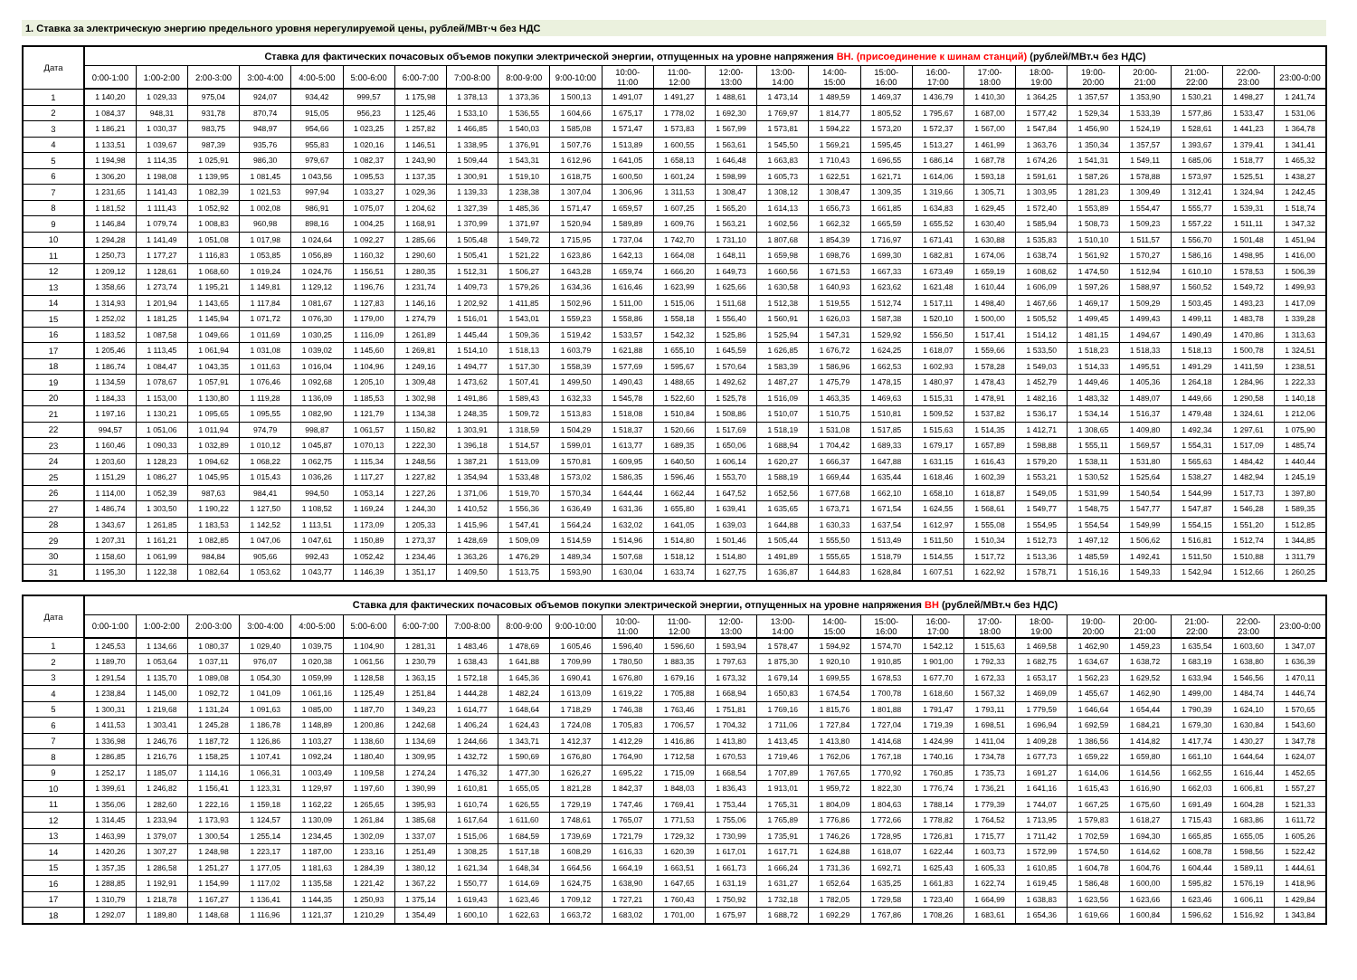1. Ставка за электрическую энергию предельного уровня нерегулируемой цены, рублей/МВт·ч без НДС
| Дата | Ставка для фактических почасовых объемов покупки электрической энергии, отпущенных на уровне напряжения ВН. (присоединение к шинам станций) (рублей/МВт.ч без НДС) | | | | | | | | | | | | | | | | | | | | | | | |
| --- | --- | --- | --- | --- | --- | --- | --- | --- | --- | --- | --- | --- | --- | --- | --- | --- | --- | --- | --- | --- | --- | --- | --- | --- |
| | 0:00-1:00 | 1:00-2:00 | 2:00-3:00 | 3:00-4:00 | 4:00-5:00 | 5:00-6:00 | 6:00-7:00 | 7:00-8:00 | 8:00-9:00 | 9:00-10:00 | 10:00- 11:00 | 11:00- 12:00 | 12:00- 13:00 | 13:00- 14:00 | 14:00- 15:00 | 15:00- 16:00 | 16:00- 17:00 | 17:00- 18:00 | 18:00- 19:00 | 19:00- 20:00 | 20:00- 21:00 | 21:00- 22:00 | 22:00- 23:00 | 23:00-0:00 |
| 1 | 1 140,20 | 1 029,33 | 975,04 | 924,07 | 934,42 | 999,57 | 1 175,98 | 1 378,13 | 1 373,36 | 1 500,13 | 1 491,07 | 1 491,27 | 1 488,61 | 1 473,14 | 1 489,59 | 1 469,37 | 1 436,79 | 1 410,30 | 1 364,25 | 1 357,57 | 1 353,90 | 1 530,21 | 1 498,27 | 1 241,74 |
| 2 | 1 084,37 | 948,31 | 931,78 | 870,74 | 915,05 | 956,23 | 1 125,46 | 1 533,10 | 1 536,55 | 1 604,66 | 1 675,17 | 1 778,02 | 1 692,30 | 1 769,97 | 1 814,77 | 1 805,52 | 1 795,67 | 1 687,00 | 1 577,42 | 1 529,34 | 1 533,39 | 1 577,86 | 1 533,47 | 1 531,06 |
| 3 | 1 186,21 | 1 030,37 | 983,75 | 948,97 | 954,66 | 1 023,25 | 1 257,82 | 1 466,85 | 1 540,03 | 1 585,08 | 1 571,47 | 1 573,83 | 1 567,99 | 1 573,81 | 1 594,22 | 1 573,20 | 1 572,37 | 1 567,00 | 1 547,84 | 1 456,90 | 1 524,19 | 1 528,61 | 1 441,23 | 1 364,78 |
| 4 | 1 133,51 | 1 039,67 | 987,39 | 935,76 | 955,83 | 1 020,16 | 1 146,51 | 1 338,95 | 1 376,91 | 1 507,76 | 1 513,89 | 1 600,55 | 1 563,61 | 1 545,50 | 1 569,21 | 1 595,45 | 1 513,27 | 1 461,99 | 1 363,76 | 1 350,34 | 1 357,57 | 1 393,67 | 1 379,41 | 1 341,41 |
| 5 | 1 194,98 | 1 114,35 | 1 025,91 | 986,30 | 979,67 | 1 082,37 | 1 243,90 | 1 509,44 | 1 543,31 | 1 612,96 | 1 641,05 | 1 658,13 | 1 646,48 | 1 663,83 | 1 710,43 | 1 696,55 | 1 686,14 | 1 687,78 | 1 674,26 | 1 541,31 | 1 549,11 | 1 685,06 | 1 518,77 | 1 465,32 |
| 6 | 1 306,20 | 1 198,08 | 1 139,95 | 1 081,45 | 1 043,56 | 1 095,53 | 1 137,35 | 1 300,91 | 1 519,10 | 1 618,75 | 1 600,50 | 1 601,24 | 1 598,99 | 1 605,73 | 1 622,51 | 1 621,71 | 1 614,06 | 1 593,18 | 1 591,61 | 1 587,26 | 1 578,88 | 1 573,97 | 1 525,51 | 1 438,27 |
| 7 | 1 231,65 | 1 141,43 | 1 082,39 | 1 021,53 | 997,94 | 1 033,27 | 1 029,36 | 1 139,33 | 1 238,38 | 1 307,04 | 1 306,96 | 1 311,53 | 1 308,47 | 1 308,12 | 1 308,47 | 1 309,35 | 1 319,66 | 1 305,71 | 1 303,95 | 1 281,23 | 1 309,49 | 1 312,41 | 1 324,94 | 1 242,45 |
| 8 | 1 181,52 | 1 111,43 | 1 052,92 | 1 002,08 | 986,91 | 1 075,07 | 1 204,62 | 1 327,39 | 1 485,36 | 1 571,47 | 1 659,57 | 1 607,25 | 1 565,20 | 1 614,13 | 1 656,73 | 1 661,85 | 1 634,83 | 1 629,45 | 1 572,40 | 1 553,89 | 1 554,47 | 1 555,77 | 1 539,31 | 1 518,74 |
| 9 | 1 146,84 | 1 079,74 | 1 008,83 | 960,98 | 898,16 | 1 004,25 | 1 168,91 | 1 370,99 | 1 371,97 | 1 520,94 | 1 589,89 | 1 609,76 | 1 563,21 | 1 602,56 | 1 662,32 | 1 665,59 | 1 655,52 | 1 630,40 | 1 585,94 | 1 508,73 | 1 509,23 | 1 557,22 | 1 511,11 | 1 347,32 |
| 10 | 1 294,28 | 1 141,49 | 1 051,08 | 1 017,98 | 1 024,64 | 1 092,27 | 1 285,66 | 1 505,48 | 1 549,72 | 1 715,95 | 1 737,04 | 1 742,70 | 1 731,10 | 1 807,68 | 1 854,39 | 1 716,97 | 1 671,41 | 1 630,88 | 1 535,83 | 1 510,10 | 1 511,57 | 1 556,70 | 1 501,48 | 1 451,94 |
| 11 | 1 250,73 | 1 177,27 | 1 116,83 | 1 053,85 | 1 056,89 | 1 160,32 | 1 290,60 | 1 505,41 | 1 521,22 | 1 623,86 | 1 642,13 | 1 664,08 | 1 648,11 | 1 659,98 | 1 698,76 | 1 699,30 | 1 682,81 | 1 674,06 | 1 638,74 | 1 561,92 | 1 570,27 | 1 586,16 | 1 498,95 | 1 416,00 |
| 12 | 1 209,12 | 1 128,61 | 1 068,60 | 1 019,24 | 1 024,76 | 1 156,51 | 1 280,35 | 1 512,31 | 1 506,27 | 1 643,28 | 1 659,74 | 1 666,20 | 1 649,73 | 1 660,56 | 1 671,53 | 1 667,33 | 1 673,49 | 1 659,19 | 1 608,62 | 1 474,50 | 1 512,94 | 1 610,10 | 1 578,53 | 1 506,39 |
| 13 | 1 358,66 | 1 273,74 | 1 195,21 | 1 149,81 | 1 129,12 | 1 196,76 | 1 231,74 | 1 409,73 | 1 579,26 | 1 634,36 | 1 616,46 | 1 623,99 | 1 625,66 | 1 630,58 | 1 640,93 | 1 623,62 | 1 621,48 | 1 610,44 | 1 606,09 | 1 597,26 | 1 588,97 | 1 560,52 | 1 549,72 | 1 499,93 |
| 14 | 1 314,93 | 1 201,94 | 1 143,65 | 1 117,84 | 1 081,67 | 1 127,83 | 1 146,16 | 1 202,92 | 1 411,85 | 1 502,96 | 1 511,00 | 1 515,06 | 1 511,68 | 1 512,38 | 1 519,55 | 1 512,74 | 1 517,11 | 1 498,40 | 1 467,66 | 1 469,17 | 1 509,29 | 1 503,45 | 1 493,23 | 1 417,09 |
| 15 | 1 252,02 | 1 181,25 | 1 145,94 | 1 071,72 | 1 076,30 | 1 179,00 | 1 274,79 | 1 516,01 | 1 543,01 | 1 559,23 | 1 558,86 | 1 558,18 | 1 556,40 | 1 560,91 | 1 626,03 | 1 587,38 | 1 520,10 | 1 500,00 | 1 505,52 | 1 499,45 | 1 499,43 | 1 499,11 | 1 483,78 | 1 339,28 |
| 16 | 1 183,52 | 1 087,58 | 1 049,66 | 1 011,69 | 1 030,25 | 1 116,09 | 1 261,89 | 1 445,44 | 1 509,36 | 1 519,42 | 1 533,57 | 1 542,32 | 1 525,86 | 1 525,94 | 1 547,31 | 1 529,92 | 1 556,50 | 1 517,41 | 1 514,12 | 1 481,15 | 1 494,67 | 1 490,49 | 1 470,86 | 1 313,63 |
| 17 | 1 205,46 | 1 113,45 | 1 061,94 | 1 031,08 | 1 039,02 | 1 145,60 | 1 269,81 | 1 514,10 | 1 518,13 | 1 603,79 | 1 621,88 | 1 655,10 | 1 645,59 | 1 626,85 | 1 676,72 | 1 624,25 | 1 618,07 | 1 559,66 | 1 533,50 | 1 518,23 | 1 518,33 | 1 518,13 | 1 500,78 | 1 324,51 |
| 18 | 1 186,74 | 1 084,47 | 1 043,35 | 1 011,63 | 1 016,04 | 1 104,96 | 1 249,16 | 1 494,77 | 1 517,30 | 1 558,39 | 1 577,69 | 1 595,67 | 1 570,64 | 1 583,39 | 1 586,96 | 1 662,53 | 1 602,93 | 1 578,28 | 1 549,03 | 1 514,33 | 1 495,51 | 1 491,29 | 1 411,59 | 1 238,51 |
| 19 | 1 134,59 | 1 078,67 | 1 057,91 | 1 076,46 | 1 092,68 | 1 205,10 | 1 309,48 | 1 473,62 | 1 507,41 | 1 499,50 | 1 490,43 | 1 488,65 | 1 492,62 | 1 487,27 | 1 475,79 | 1 478,15 | 1 480,97 | 1 478,43 | 1 452,79 | 1 449,46 | 1 405,36 | 1 264,18 | 1 284,96 | 1 222,33 |
| 20 | 1 184,33 | 1 153,00 | 1 130,80 | 1 119,28 | 1 136,09 | 1 185,53 | 1 302,98 | 1 491,86 | 1 589,43 | 1 632,33 | 1 545,78 | 1 522,60 | 1 525,78 | 1 516,09 | 1 463,35 | 1 469,63 | 1 515,31 | 1 478,91 | 1 482,16 | 1 483,32 | 1 489,07 | 1 449,66 | 1 290,58 | 1 140,18 |
| 21 | 1 197,16 | 1 130,21 | 1 095,65 | 1 095,55 | 1 082,90 | 1 121,79 | 1 134,38 | 1 248,35 | 1 509,72 | 1 513,83 | 1 518,08 | 1 510,84 | 1 508,86 | 1 510,07 | 1 510,75 | 1 510,81 | 1 509,52 | 1 537,82 | 1 536,17 | 1 534,14 | 1 516,37 | 1 479,48 | 1 324,61 | 1 212,06 |
| 22 | 994,57 | 1 051,06 | 1 011,94 | 974,79 | 998,87 | 1 061,57 | 1 150,82 | 1 303,91 | 1 318,59 | 1 504,29 | 1 518,37 | 1 520,66 | 1 517,69 | 1 518,19 | 1 531,08 | 1 517,85 | 1 515,63 | 1 514,35 | 1 412,71 | 1 308,65 | 1 409,80 | 1 492,34 | 1 297,61 | 1 075,90 |
| 23 | 1 160,46 | 1 090,33 | 1 032,89 | 1 010,12 | 1 045,87 | 1 070,13 | 1 222,30 | 1 396,18 | 1 514,57 | 1 599,01 | 1 613,77 | 1 689,35 | 1 650,06 | 1 688,94 | 1 704,42 | 1 689,33 | 1 679,17 | 1 657,89 | 1 598,88 | 1 555,11 | 1 569,57 | 1 554,31 | 1 517,09 | 1 485,74 |
| 24 | 1 203,60 | 1 128,23 | 1 094,62 | 1 068,22 | 1 062,75 | 1 115,34 | 1 248,56 | 1 387,21 | 1 513,09 | 1 570,81 | 1 609,95 | 1 640,50 | 1 606,14 | 1 620,27 | 1 666,37 | 1 647,88 | 1 631,15 | 1 616,43 | 1 579,20 | 1 538,11 | 1 531,80 | 1 565,63 | 1 484,42 | 1 440,44 |
| 25 | 1 151,29 | 1 086,27 | 1 045,95 | 1 015,43 | 1 036,26 | 1 117,27 | 1 227,82 | 1 354,94 | 1 533,48 | 1 573,02 | 1 586,35 | 1 596,46 | 1 553,70 | 1 588,19 | 1 669,44 | 1 635,44 | 1 618,46 | 1 602,39 | 1 553,21 | 1 530,52 | 1 525,64 | 1 538,27 | 1 482,94 | 1 245,19 |
| 26 | 1 114,00 | 1 052,39 | 987,63 | 984,41 | 994,50 | 1 053,14 | 1 227,26 | 1 371,06 | 1 519,70 | 1 570,34 | 1 644,44 | 1 662,44 | 1 647,52 | 1 652,56 | 1 677,68 | 1 662,10 | 1 658,10 | 1 618,87 | 1 549,05 | 1 531,99 | 1 540,54 | 1 544,99 | 1 517,73 | 1 397,80 |
| 27 | 1 486,74 | 1 303,50 | 1 190,22 | 1 127,50 | 1 108,52 | 1 169,24 | 1 244,30 | 1 410,52 | 1 556,36 | 1 636,49 | 1 631,36 | 1 655,80 | 1 639,41 | 1 635,65 | 1 673,71 | 1 671,54 | 1 624,55 | 1 568,61 | 1 549,77 | 1 548,75 | 1 547,77 | 1 547,87 | 1 546,28 | 1 589,35 |
| 28 | 1 343,67 | 1 261,85 | 1 183,53 | 1 142,52 | 1 113,51 | 1 173,09 | 1 205,33 | 1 415,96 | 1 547,41 | 1 564,24 | 1 632,02 | 1 641,05 | 1 639,03 | 1 644,88 | 1 630,33 | 1 637,54 | 1 612,97 | 1 555,08 | 1 554,95 | 1 554,54 | 1 549,99 | 1 554,15 | 1 551,20 | 1 512,85 |
| 29 | 1 207,31 | 1 161,21 | 1 082,85 | 1 047,06 | 1 047,61 | 1 150,89 | 1 273,37 | 1 428,69 | 1 509,09 | 1 514,59 | 1 514,96 | 1 514,80 | 1 501,46 | 1 505,44 | 1 555,50 | 1 513,49 | 1 511,50 | 1 510,34 | 1 512,73 | 1 497,12 | 1 506,62 | 1 516,81 | 1 512,74 | 1 344,85 |
| 30 | 1 158,60 | 1 061,99 | 984,84 | 905,66 | 992,43 | 1 052,42 | 1 234,46 | 1 363,26 | 1 476,29 | 1 489,34 | 1 507,68 | 1 518,12 | 1 514,80 | 1 491,89 | 1 555,65 | 1 518,79 | 1 514,55 | 1 517,72 | 1 513,36 | 1 485,59 | 1 492,41 | 1 511,50 | 1 510,88 | 1 311,79 |
| 31 | 1 195,30 | 1 122,38 | 1 082,64 | 1 053,62 | 1 043,77 | 1 146,39 | 1 351,17 | 1 409,50 | 1 513,75 | 1 593,90 | 1 630,04 | 1 633,74 | 1 627,75 | 1 636,87 | 1 644,83 | 1 628,84 | 1 607,51 | 1 622,92 | 1 578,71 | 1 516,16 | 1 549,33 | 1 542,94 | 1 512,66 | 1 260,25 |
| Дата | Ставка для фактических почасовых объемов покупки электрической энергии, отпущенных на уровне напряжения ВН (рублей/МВт.ч без НДС) | | | | | | | | | | | | | | | | | | | | | | | |
| --- | --- | --- | --- | --- | --- | --- | --- | --- | --- | --- | --- | --- | --- | --- | --- | --- | --- | --- | --- | --- | --- | --- | --- | --- |
| | 0:00-1:00 | 1:00-2:00 | 2:00-3:00 | 3:00-4:00 | 4:00-5:00 | 5:00-6:00 | 6:00-7:00 | 7:00-8:00 | 8:00-9:00 | 9:00-10:00 | 10:00- 11:00 | 11:00- 12:00 | 12:00- 13:00 | 13:00- 14:00 | 14:00- 15:00 | 15:00- 16:00 | 16:00- 17:00 | 17:00- 18:00 | 18:00- 19:00 | 19:00- 20:00 | 20:00- 21:00 | 21:00- 22:00 | 22:00- 23:00 | 23:00-0:00 |
| 1 | 1 245,53 | 1 134,66 | 1 080,37 | 1 029,40 | 1 039,75 | 1 104,90 | 1 281,31 | 1 483,46 | 1 478,69 | 1 605,46 | 1 596,40 | 1 596,60 | 1 593,94 | 1 578,47 | 1 594,92 | 1 574,70 | 1 542,12 | 1 515,63 | 1 469,58 | 1 462,90 | 1 459,23 | 1 635,54 | 1 603,60 | 1 347,07 |
| 2 | 1 189,70 | 1 053,64 | 1 037,11 | 976,07 | 1 020,38 | 1 061,56 | 1 230,79 | 1 638,43 | 1 641,88 | 1 709,99 | 1 780,50 | 1 883,35 | 1 797,63 | 1 875,30 | 1 920,10 | 1 910,85 | 1 901,00 | 1 792,33 | 1 682,75 | 1 634,67 | 1 638,72 | 1 683,19 | 1 638,80 | 1 636,39 |
| 3 | 1 291,54 | 1 135,70 | 1 089,08 | 1 054,30 | 1 059,99 | 1 128,58 | 1 363,15 | 1 572,18 | 1 645,36 | 1 690,41 | 1 676,80 | 1 679,16 | 1 673,32 | 1 679,14 | 1 699,55 | 1 678,53 | 1 677,70 | 1 672,33 | 1 653,17 | 1 562,23 | 1 629,52 | 1 633,94 | 1 546,56 | 1 470,11 |
| 4 | 1 238,84 | 1 145,00 | 1 092,72 | 1 041,09 | 1 061,16 | 1 125,49 | 1 251,84 | 1 444,28 | 1 482,24 | 1 613,09 | 1 619,22 | 1 705,88 | 1 668,94 | 1 650,83 | 1 674,54 | 1 700,78 | 1 618,60 | 1 567,32 | 1 469,09 | 1 455,67 | 1 462,90 | 1 499,00 | 1 484,74 | 1 446,74 |
| 5 | 1 300,31 | 1 219,68 | 1 131,24 | 1 091,63 | 1 085,00 | 1 187,70 | 1 349,23 | 1 614,77 | 1 648,64 | 1 718,29 | 1 746,38 | 1 763,46 | 1 751,81 | 1 769,16 | 1 815,76 | 1 801,88 | 1 791,47 | 1 793,11 | 1 779,59 | 1 646,64 | 1 654,44 | 1 790,39 | 1 624,10 | 1 570,65 |
| 6 | 1 411,53 | 1 303,41 | 1 245,28 | 1 186,78 | 1 148,89 | 1 200,86 | 1 242,68 | 1 406,24 | 1 624,43 | 1 724,08 | 1 705,83 | 1 706,57 | 1 704,32 | 1 711,06 | 1 727,84 | 1 727,04 | 1 719,39 | 1 698,51 | 1 696,94 | 1 692,59 | 1 684,21 | 1 679,30 | 1 630,84 | 1 543,60 |
| 7 | 1 336,98 | 1 246,76 | 1 187,72 | 1 126,86 | 1 103,27 | 1 138,60 | 1 134,69 | 1 244,66 | 1 343,71 | 1 412,37 | 1 412,29 | 1 416,86 | 1 413,80 | 1 413,45 | 1 413,80 | 1 414,68 | 1 424,99 | 1 411,04 | 1 409,28 | 1 386,56 | 1 414,82 | 1 417,74 | 1 430,27 | 1 347,78 |
| 8 | 1 286,85 | 1 216,76 | 1 158,25 | 1 107,41 | 1 092,24 | 1 180,40 | 1 309,95 | 1 432,72 | 1 590,69 | 1 676,80 | 1 764,90 | 1 712,58 | 1 670,53 | 1 719,46 | 1 762,06 | 1 767,18 | 1 740,16 | 1 734,78 | 1 677,73 | 1 659,22 | 1 659,80 | 1 661,10 | 1 644,64 | 1 624,07 |
| 9 | 1 252,17 | 1 185,07 | 1 114,16 | 1 066,31 | 1 003,49 | 1 109,58 | 1 274,24 | 1 476,32 | 1 477,30 | 1 626,27 | 1 695,22 | 1 715,09 | 1 668,54 | 1 707,89 | 1 767,65 | 1 770,92 | 1 760,85 | 1 735,73 | 1 691,27 | 1 614,06 | 1 614,56 | 1 662,55 | 1 616,44 | 1 452,65 |
| 10 | 1 399,61 | 1 246,82 | 1 156,41 | 1 123,31 | 1 129,97 | 1 197,60 | 1 390,99 | 1 610,81 | 1 655,05 | 1 821,28 | 1 842,37 | 1 848,03 | 1 836,43 | 1 913,01 | 1 959,72 | 1 822,30 | 1 776,74 | 1 736,21 | 1 641,16 | 1 615,43 | 1 616,90 | 1 662,03 | 1 606,81 | 1 557,27 |
| 11 | 1 356,06 | 1 282,60 | 1 222,16 | 1 159,18 | 1 162,22 | 1 265,65 | 1 395,93 | 1 610,74 | 1 626,55 | 1 729,19 | 1 747,46 | 1 769,41 | 1 753,44 | 1 765,31 | 1 804,09 | 1 804,63 | 1 788,14 | 1 779,39 | 1 744,07 | 1 667,25 | 1 675,60 | 1 691,49 | 1 604,28 | 1 521,33 |
| 12 | 1 314,45 | 1 233,94 | 1 173,93 | 1 124,57 | 1 130,09 | 1 261,84 | 1 385,68 | 1 617,64 | 1 611,60 | 1 748,61 | 1 765,07 | 1 771,53 | 1 755,06 | 1 765,89 | 1 776,86 | 1 772,66 | 1 778,82 | 1 764,52 | 1 713,95 | 1 579,83 | 1 618,27 | 1 715,43 | 1 683,86 | 1 611,72 |
| 13 | 1 463,99 | 1 379,07 | 1 300,54 | 1 255,14 | 1 234,45 | 1 302,09 | 1 337,07 | 1 515,06 | 1 684,59 | 1 739,69 | 1 721,79 | 1 729,32 | 1 730,99 | 1 735,91 | 1 746,26 | 1 728,95 | 1 726,81 | 1 715,77 | 1 711,42 | 1 702,59 | 1 694,30 | 1 665,85 | 1 655,05 | 1 605,26 |
| 14 | 1 420,26 | 1 307,27 | 1 248,98 | 1 223,17 | 1 187,00 | 1 233,16 | 1 251,49 | 1 308,25 | 1 517,18 | 1 608,29 | 1 616,33 | 1 620,39 | 1 617,01 | 1 617,71 | 1 624,88 | 1 618,07 | 1 622,44 | 1 603,73 | 1 572,99 | 1 574,50 | 1 614,62 | 1 608,78 | 1 598,56 | 1 522,42 |
| 15 | 1 357,35 | 1 286,58 | 1 251,27 | 1 177,05 | 1 181,63 | 1 284,39 | 1 380,12 | 1 621,34 | 1 648,34 | 1 664,56 | 1 664,19 | 1 663,51 | 1 661,73 | 1 666,24 | 1 731,36 | 1 692,71 | 1 625,43 | 1 605,33 | 1 610,85 | 1 604,78 | 1 604,76 | 1 604,44 | 1 589,11 | 1 444,61 |
| 16 | 1 288,85 | 1 192,91 | 1 154,99 | 1 117,02 | 1 135,58 | 1 221,42 | 1 367,22 | 1 550,77 | 1 614,69 | 1 624,75 | 1 638,90 | 1 647,65 | 1 631,19 | 1 631,27 | 1 652,64 | 1 635,25 | 1 661,83 | 1 622,74 | 1 619,45 | 1 586,48 | 1 600,00 | 1 595,82 | 1 576,19 | 1 418,96 |
| 17 | 1 310,79 | 1 218,78 | 1 167,27 | 1 136,41 | 1 144,35 | 1 250,93 | 1 375,14 | 1 619,43 | 1 623,46 | 1 709,12 | 1 727,21 | 1 760,43 | 1 750,92 | 1 732,18 | 1 782,05 | 1 729,58 | 1 723,40 | 1 664,99 | 1 638,83 | 1 623,56 | 1 623,66 | 1 623,46 | 1 606,11 | 1 429,84 |
| 18 | 1 292,07 | 1 189,80 | 1 148,68 | 1 116,96 | 1 121,37 | 1 210,29 | 1 354,49 | 1 600,10 | 1 622,63 | 1 663,72 | 1 683,02 | 1 701,00 | 1 675,97 | 1 688,72 | 1 692,29 | 1 767,86 | 1 708,26 | 1 683,61 | 1 654,36 | 1 619,66 | 1 600,84 | 1 596,62 | 1 516,92 | 1 343,84 |